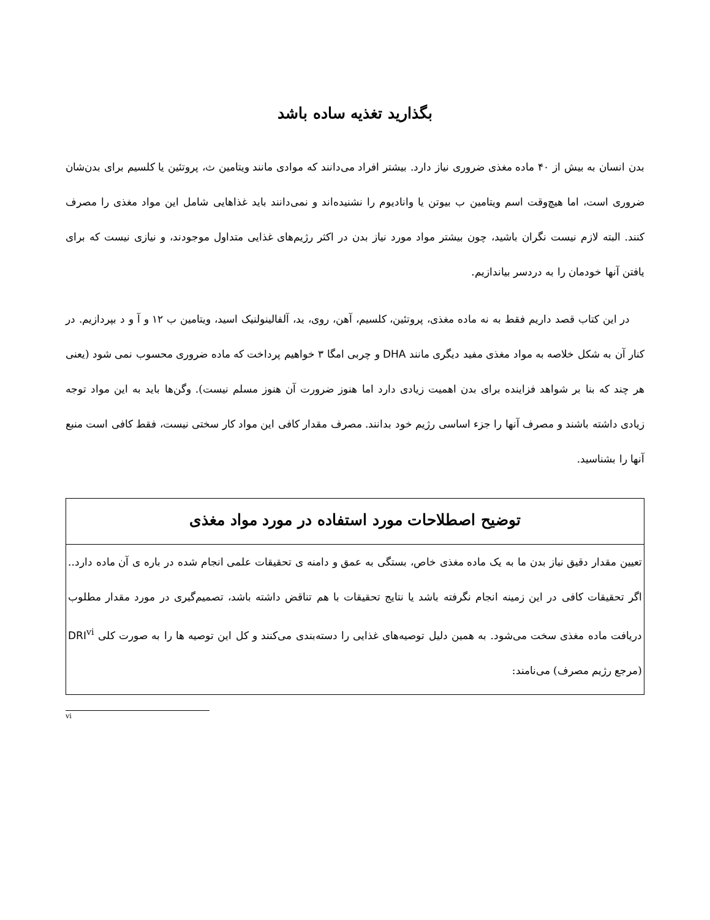بگذارید تغذیه ساده باشد
بدن انسان به بیش از ۴۰ ماده مغذی ضروری نیاز دارد. بیشتر افراد می‌دانند که موادی مانند ویتامین ث، پروتئین یا کلسیم برای بدن‌شان ضروری است، اما هیچ‌وقت اسم ویتامین ب بیوتن یا وانادیوم را نشنیده‌اند و نمی‌دانند باید غذاهایی شامل این مواد مغذی را مصرف کنند. البته لازم نیست نگران باشید، چون بیشتر مواد مورد نیاز بدن در اکثر رژیم‌های غذایی متداول موجودند، و نیازی نیست که برای یافتن آنها خودمان را به دردسر بیاندازیم.
در این کتاب قصد داریم فقط به نه ماده مغذی، پروتئین، کلسیم، آهن، روی، ید، آلفالینولنیک اسید، ویتامین ب ۱۲ و آ و د بپردازیم. در کنار آن به شکل خلاصه به مواد مغذی مفید دیگری مانند DHA و چربی امگا ۳ خواهیم پرداخت که ماده ضروری محسوب نمی شود (یعنی هر چند که بنا بر شواهد فزاینده برای بدن اهمیت زیادی دارد اما هنوز ضرورت آن هنوز مسلم نیست). وگن‌ها باید به این مواد توجه زیادی داشته باشند و مصرف آنها را جزء اساسی رژیم خود بدانند. مصرف مقدار کافی این مواد کار سختی نیست، فقط کافی است منبع آنها را بشناسید.
توضیح اصطلاحات مورد استفاده در مورد مواد مغذی
تعیین مقدار دقیق نیاز بدن ما به یک ماده مغذی خاص، بستگی به عمق و دامنه ی تحقیقات علمی انجام شده در باره ی آن ماده دارد.. اگر تحقیقات کافی در این زمینه انجام نگرفته باشد یا نتایج تحقیقات با هم تناقض داشته باشد، تصمیم‌گیری در مورد مقدار مطلوب دریافت ماده مغذی سخت می‌شود. به همین دلیل توصیه‌های غذایی را دسته‌بندی می‌کنند و کل این توصیه ها را به صورت کلی DRI<sup>vi</sup> (مرجع رژیم مصرف) می‌نامند:
vi